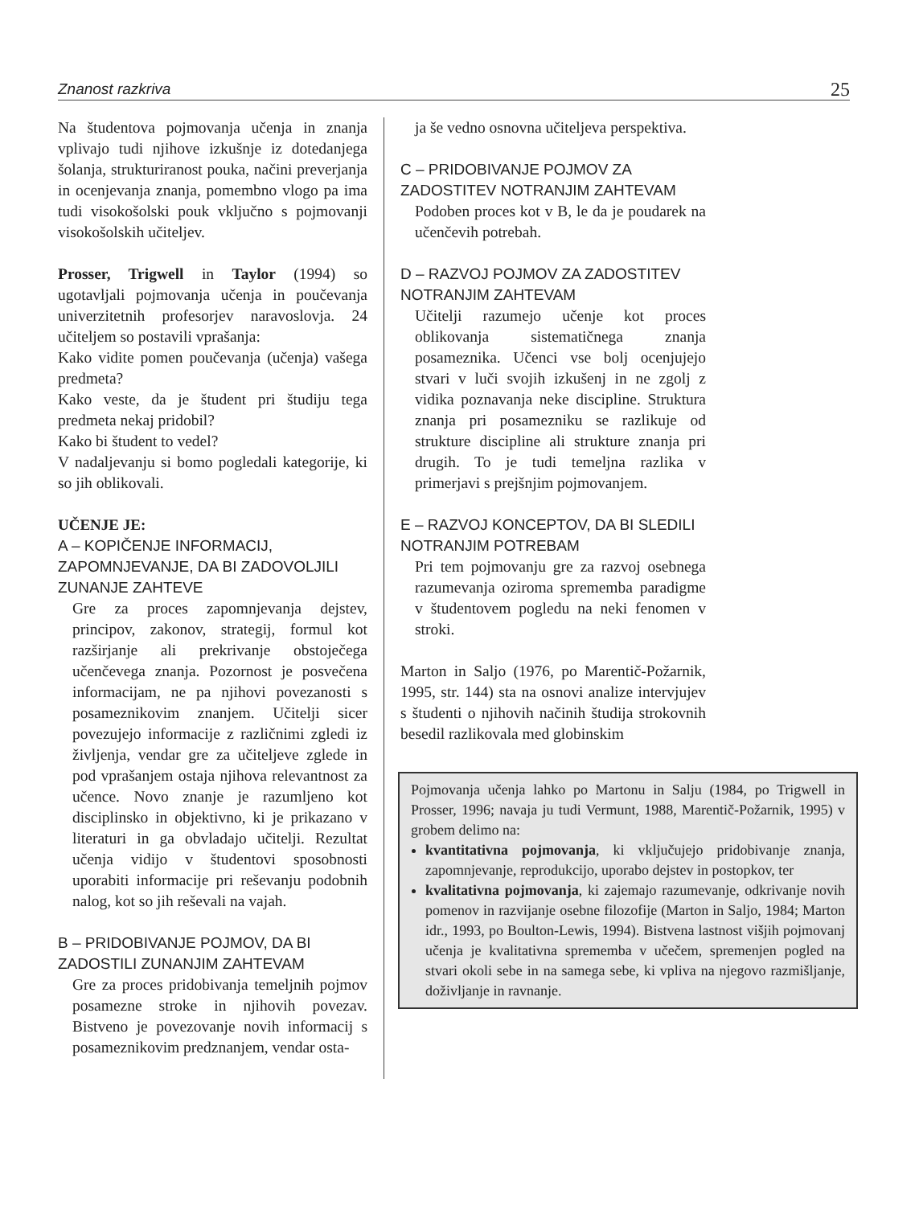Znanost razkriva 25
Na študentova pojmovanja učenja in znanja vplivajo tudi njihove izkušnje iz dotedanjega šolanja, strukturiranost pouka, načini preverjanja in ocenjevanja znanja, pomembno vlogo pa ima tudi visokošolski pouk vključno s pojmovanji visokošolskih učiteljev.
Prosser, Trigwell in Taylor (1994) so ugotavljali pojmovanja učenja in poučevanja univerzitetnih profesorjev naravoslovja. 24 učiteljem so postavili vprašanja:
Kako vidite pomen poučevanja (učenja) vašega predmeta?
Kako veste, da je študent pri študiju tega predmeta nekaj pridobil?
Kako bi študent to vedel?
V nadaljevanju si bomo pogledali kategorije, ki so jih oblikovali.
UČENJE JE:
A – KOPIČENJE INFORMACIJ, ZAPOMNJEVANJE, DA BI ZADOVOLJILI ZUNANJE ZAHTEVE
Gre za proces zapomnjevanja dejstev, principov, zakonov, strategij, formul kot razširjanje ali prekrivanje obstoječega učenčevega znanja. Pozornost je posvečena informacijam, ne pa njihovi povezanosti s posameznikovim znanjem. Učitelji sicer povezujejo informacije z različnimi zgledi iz življenja, vendar gre za učiteljeve zglede in pod vprašanjem ostaja njihova relevantnost za učence. Novo znanje je razumljeno kot disciplinsko in objektivno, ki je prikazano v literaturi in ga obvladajo učitelji. Rezultat učenja vidijo v študentovi sposobnosti uporabiti informacije pri reševanju podobnih nalog, kot so jih reševali na vajah.
B – PRIDOBIVANJE POJMOV, DA BI ZADOSTILI ZUNANJIM ZAHTEVAM
Gre za proces pridobivanja temeljnih pojmov posamezne stroke in njihovih povezav. Bistveno je povezovanje novih informacij s posameznikovim predznanjem, vendar osta-
ja še vedno osnovna učiteljeva perspektiva.
C – PRIDOBIVANJE POJMOV ZA ZADOSTITEV NOTRANJIM ZAHTEVAM
Podoben proces kot v B, le da je poudarek na učenčevih potrebah.
D – RAZVOJ POJMOV ZA ZADOSTITEV NOTRANJIM ZAHTEVAM
Učitelji razumejo učenje kot proces oblikovanja sistematičnega znanja posameznika. Učenci vse bolj ocenjujejo stvari v luči svojih izkušenj in ne zgolj z vidika poznavanja neke discipline. Struktura znanja pri posamezniku se razlikuje od strukture discipline ali strukture znanja pri drugih. To je tudi temeljna razlika v primerjavi s prejšnjim pojmovanjem.
E – RAZVOJ KONCEPTOV, DA BI SLEDILI NOTRANJIM POTREBAM
Pri tem pojmovanju gre za razvoj osebnega razumevanja oziroma sprememba paradigme v študentovem pogledu na neki fenomen v stroki.
Marton in Saljo (1976, po Marentič-Požarnik, 1995, str. 144) sta na osnovi analize intervjujev s študenti o njihovih načinih študija strokovnih besedil razlikovala med globinskim
Pojmovanja učenja lahko po Martonu in Salju (1984, po Trigwell in Prosser, 1996; navaja ju tudi Vermunt, 1988, Marentič-Požarnik, 1995) v grobem delimo na:
kvantitativna pojmovanja, ki vključujejo pridobivanje znanja, zapomnjevanje, reprodukcijo, uporabo dejstev in postopkov, ter
kvalitativna pojmovanja, ki zajemajo razumevanje, odkrivanje novih pomenov in razvijanje osebne filozofije (Marton in Saljo, 1984; Marton idr., 1993, po Boulton-Lewis, 1994). Bistvena lastnost višjih pojmovanj učenja je kvalitativna sprememba v učečem, spremenjen pogled na stvari okoli sebe in na samega sebe, ki vpliva na njegovo razmišljanje, doživljanje in ravnanje.